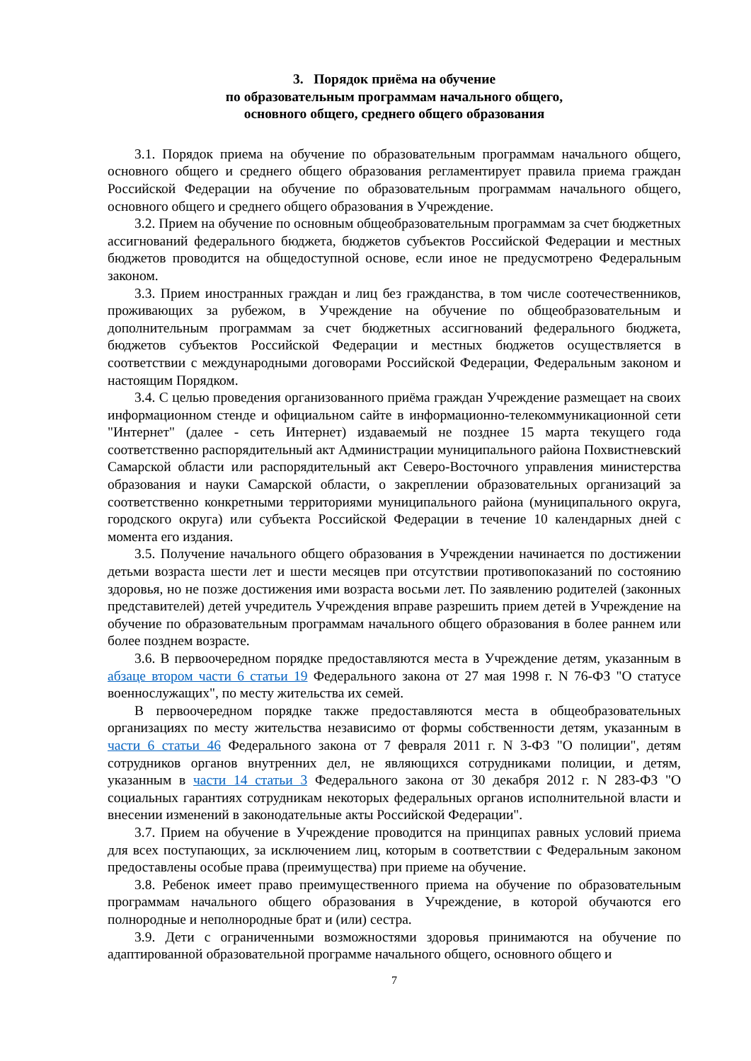3. Порядок приёма на обучение
по образовательным программам начального общего,
основного общего, среднего общего образования
3.1. Порядок приема на обучение по образовательным программам начального общего, основного общего и среднего общего образования регламентирует правила приема граждан Российской Федерации на обучение по образовательным программам начального общего, основного общего и среднего общего образования в Учреждение.
3.2. Прием на обучение по основным общеобразовательным программам за счет бюджетных ассигнований федерального бюджета, бюджетов субъектов Российской Федерации и местных бюджетов проводится на общедоступной основе, если иное не предусмотрено Федеральным законом.
3.3. Прием иностранных граждан и лиц без гражданства, в том числе соотечественников, проживающих за рубежом, в Учреждение на обучение по общеобразовательным и дополнительным программам за счет бюджетных ассигнований федерального бюджета, бюджетов субъектов Российской Федерации и местных бюджетов осуществляется в соответствии с международными договорами Российской Федерации, Федеральным законом и настоящим Порядком.
3.4. С целью проведения организованного приёма граждан Учреждение размещает на своих информационном стенде и официальном сайте в информационно-телекоммуникационной сети "Интернет" (далее - сеть Интернет) издаваемый не позднее 15 марта текущего года соответственно распорядительный акт Администрации муниципального района Похвистневский Самарской области или распорядительный акт Северо-Восточного управления министерства образования и науки Самарской области, о закреплении образовательных организаций за соответственно конкретными территориями муниципального района (муниципального округа, городского округа) или субъекта Российской Федерации в течение 10 календарных дней с момента его издания.
3.5. Получение начального общего образования в Учреждении начинается по достижении детьми возраста шести лет и шести месяцев при отсутствии противопоказаний по состоянию здоровья, но не позже достижения ими возраста восьми лет. По заявлению родителей (законных представителей) детей учредитель Учреждения вправе разрешить прием детей в Учреждение на обучение по образовательным программам начального общего образования в более раннем или более позднем возрасте.
3.6. В первоочередном порядке предоставляются места в Учреждение детям, указанным в абзаце втором части 6 статьи 19 Федерального закона от 27 мая 1998 г. N 76-ФЗ "О статусе военнослужащих", по месту жительства их семей.
В первоочередном порядке также предоставляются места в общеобразовательных организациях по месту жительства независимо от формы собственности детям, указанным в части 6 статьи 46 Федерального закона от 7 февраля 2011 г. N 3-ФЗ "О полиции", детям сотрудников органов внутренних дел, не являющихся сотрудниками полиции, и детям, указанным в части 14 статьи 3 Федерального закона от 30 декабря 2012 г. N 283-ФЗ "О социальных гарантиях сотрудникам некоторых федеральных органов исполнительной власти и внесении изменений в законодательные акты Российской Федерации".
3.7. Прием на обучение в Учреждение проводится на принципах равных условий приема для всех поступающих, за исключением лиц, которым в соответствии с Федеральным законом предоставлены особые права (преимущества) при приеме на обучение.
3.8. Ребенок имеет право преимущественного приема на обучение по образовательным программам начального общего образования в Учреждение, в которой обучаются его полнородные и неполнородные брат и (или) сестра.
3.9. Дети с ограниченными возможностями здоровья принимаются на обучение по адаптированной образовательной программе начального общего, основного общего и
7